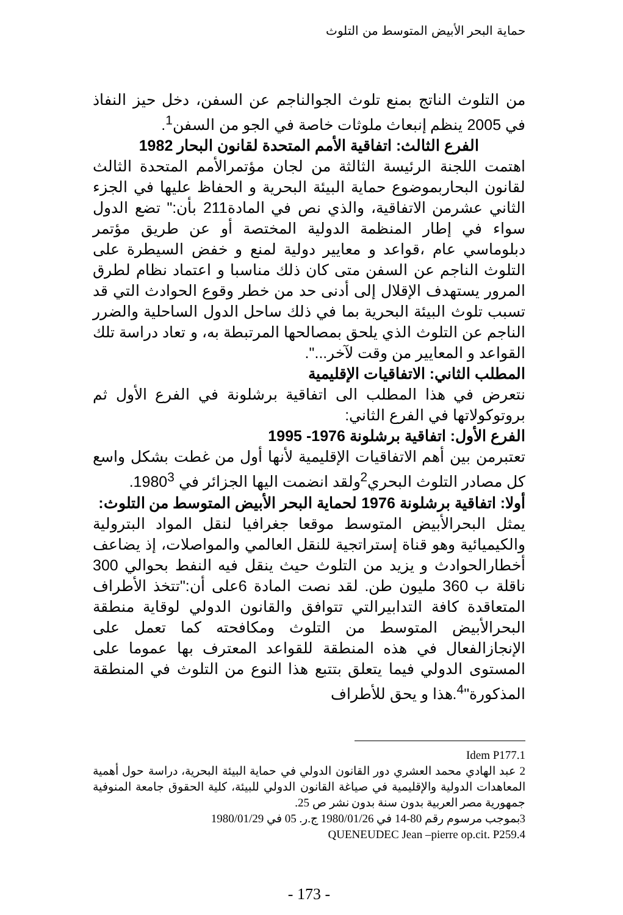حماية البحر الأبيض المتوسط من التلوث
من التلوث الناتج بمنع تلوث الجوالناجم عن السفن، دخل حيز النفاذ في 2005 ينظم إنبعاث ملوثات خاصة في الجو من السفن<sup>1</sup>.
الفرع الثالث: اتفاقية الأمم المتحدة لقانون البحار 1982
اهتمت اللجنة الرئيسة الثالثة من لجان مؤتمرالأمم المتحدة الثالث لقانون البحاربموضوع حماية البيئة البحرية و الحفاظ عليها في الجزء الثاني عشرمن الاتفاقية، والذي نص في المادة211 بأن:" تضع الدول سواء في إطار المنظمة الدولية المختصة أو عن طريق مؤتمر دبلوماسي عام ،قواعد و معايير دولية لمنع و خفض السيطرة على التلوث الناجم عن السفن متى كان ذلك مناسبا و اعتماد نظام لطرق المرور يستهدف الإقلال إلى أدنى حد من خطر وقوع الحوادث التي قد تسبب تلوث البيئة البحرية بما في ذلك ساحل الدول الساحلية والضرر الناجم عن التلوث الذي يلحق بمصالحها المرتبطة به، و تعاد دراسة تلك القواعد و المعايير من وقت لآخر...".
المطلب الثاني: الاتفاقيات الإقليمية
نتعرض في هذا المطلب الى اتفاقية برشلونة في الفرع الأول ثم بروتوكولاتها في الفرع الثاني:
الفرع الأول: اتفاقية برشلونة 1976- 1995
تعتبرمن بين أهم الاتفاقيات الإقليمية لأنها أول من غطت بشكل واسع كل مصادر التلوث البحري<sup>2</sup>ولقد انضمت اليها الجزائر في 1980<sup>3</sup>.
أولا: اتفاقية برشلونة 1976 لحماية البحر الأبيض المتوسط من التلوث:
يمثل البحرالأبيض المتوسط موقعا جغرافيا لنقل المواد البترولية والكيميائية وهو قناة إستراتجية للنقل العالمي والمواصلات، إذ يضاعف أخطارالحوادث و يزيد من التلوث حيث ينقل فيه النفط بحوالي 300 ناقلة ب 360 مليون طن. لقد نصت المادة 6على أن:"تتخذ الأطراف المتعاقدة كافة التدابيرالتي تتوافق والقانون الدولي لوقاية منطقة البحرالأبيض المتوسط من التلوث ومكافحته كما تعمل على الإنجازالفعال في هذه المنطقة للقواعد المعترف بها عموما على المستوى الدولي فيما يتعلق بتتبع هذا النوع من التلوث في المنطقة المذكورة"<sup>4</sup>.هذا و يحق للأطراف
Idem P177.1
2 عبد الهادي محمد العشري دور القانون الدولي في حماية البيئة البحرية، دراسة حول أهمية المعاهدات الدولية والإقليمية في صياغة القانون الدولي للبيئة، كلية الحقوق جامعة المنوفية جمهورية مصر العربية بدون سنة بدون نشر ص 25.
3بموجب مرسوم رقم 80-14 في 1980/01/26 ج.ر. 05 في 1980/01/29
QUENEUDEC Jean –pierre op.cit. P259.4
- 173 -